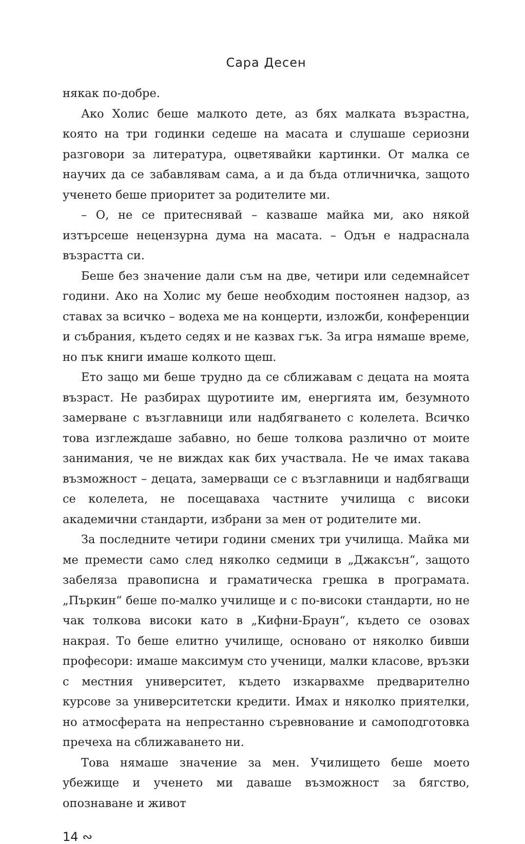Сара Десен
някак по-добре.
Ако Холис беше малкото дете, аз бях малката възрастна, която на три годинки седеше на масата и слушаше сериозни разговори за литература, оцветявайки картинки. От малка се научих да се забавлявам сама, а и да бъда отличничка, защото ученето беше приоритет за родителите ми.
– О, не се притеснявай – казваше майка ми, ако някой изтърсеше нецензурна дума на масата. – Одън е надраснала възрастта си.
Беше без значение дали съм на две, четири или седемнайсет години. Ако на Холис му беше необходим постоянен надзор, аз ставах за всичко – водеха ме на концерти, изложби, конференции и събрания, където седях и не казвах гък. За игра нямаше време, но пък книги имаше колкото щеш.
Ето защо ми беше трудно да се сближавам с децата на моята възраст. Не разбирах щуротиите им, енергията им, безумното замерване с възглавници или надбягването с колелета. Всичко това изглеждаше забавно, но беше толкова различно от моите занимания, че не виждах как бих участвала. Не че имах такава възможност – децата, замерващи се с възглавници и надбягващи се колелета, не посещаваха частните училища с високи академични стандарти, избрани за мен от родителите ми.
За последните четири години смених три училища. Майка ми ме премести само след няколко седмици в „Джаксън“, защото забеляза правописна и граматическа грешка в програмата. „Пъркин“ беше по-малко училище и с по-високи стандарти, но не чак толкова високи като в „Кифни-Браун“, където се озовах накрая. То беше елитно училище, основано от няколко бивши професори: имаше максимум сто ученици, малки класове, връзки с местния университет, където изкарвахме предварително курсове за университетски кредити. Имах и няколко приятелки, но атмосферата на непрестанно съревнование и самоподготовка пречеха на сближаването ни.
Това нямаше значение за мен. Училището беше моето убежище и ученето ми даваше възможност за бягство, опознаване и живот
14 ∾